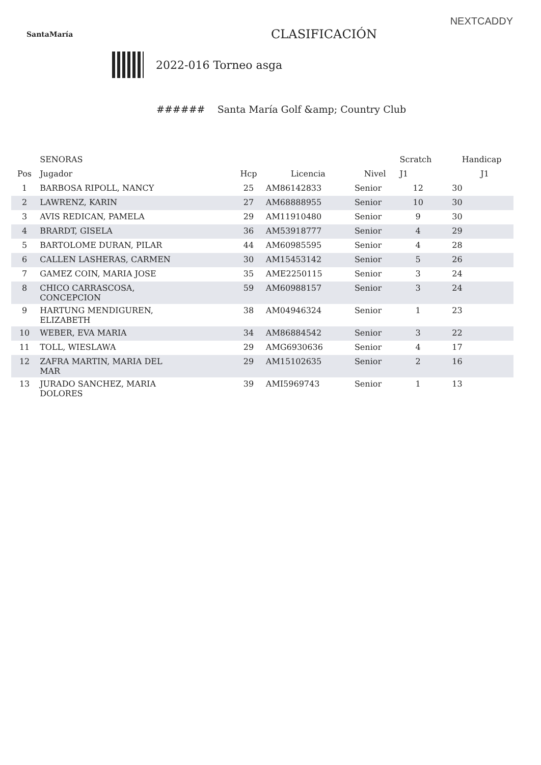NEXTCADDY
SantaMaría
CLASIFICACIÓN
2022-016 Torneo asga
###### Santa María Golf &amp; Country Club
| | SENORAS | | | | Scratch | | Handicap |
| --- | --- | --- | --- | --- | --- | --- | --- |
| Pos | Jugador | Hcp | Licencia | Nivel | J1 | | J1 |
| 1 | BARBOSA RIPOLL, NANCY | 25 | AM86142833 | Senior | 12 | | 30 |
| 2 | LAWRENZ, KARIN | 27 | AM68888955 | Senior | 10 | | 30 |
| 3 | AVIS REDICAN, PAMELA | 29 | AM11910480 | Senior | 9 | | 30 |
| 4 | BRARDT, GISELA | 36 | AM53918777 | Senior | 4 | | 29 |
| 5 | BARTOLOME DURAN, PILAR | 44 | AM60985595 | Senior | 4 | | 28 |
| 6 | CALLEN LASHERAS, CARMEN | 30 | AM15453142 | Senior | 5 | | 26 |
| 7 | GAMEZ COIN, MARIA JOSE | 35 | AME2250115 | Senior | 3 | | 24 |
| 8 | CHICO CARRASCOSA, CONCEPCION | 59 | AM60988157 | Senior | 3 | | 24 |
| 9 | HARTUNG MENDIGUREN, ELIZABETH | 38 | AM04946324 | Senior | 1 | | 23 |
| 10 | WEBER, EVA MARIA | 34 | AM86884542 | Senior | 3 | | 22 |
| 11 | TOLL, WIESLAWA | 29 | AMG6930636 | Senior | 4 | | 17 |
| 12 | ZAFRA MARTIN, MARIA DEL MAR | 29 | AM15102635 | Senior | 2 | | 16 |
| 13 | JURADO SANCHEZ, MARIA DOLORES | 39 | AMI5969743 | Senior | 1 | | 13 |